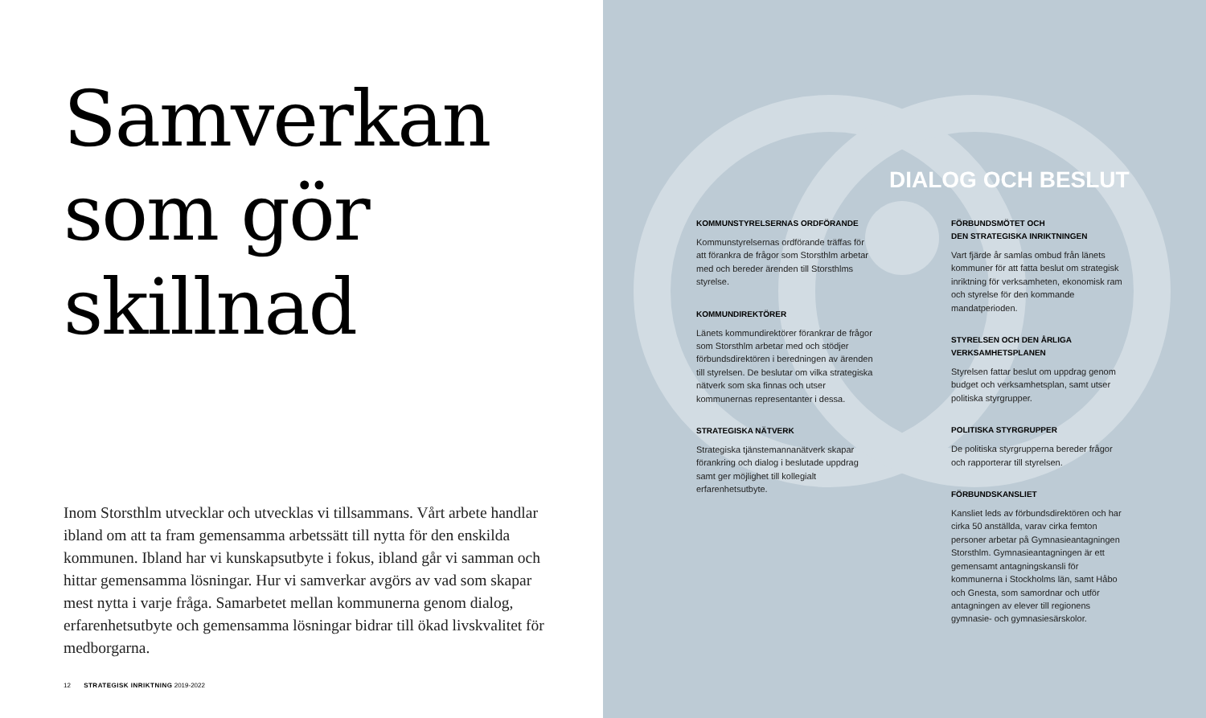Samverkan
som gör
skillnad
Inom Storsthlm utvecklar och utvecklas vi tillsammans. Vårt arbete handlar ibland om att ta fram gemensamma arbetssätt till nytta för den enskilda kommunen. Ibland har vi kunskapsutbyte i fokus, ibland går vi samman och hittar gemensamma lösningar. Hur vi samverkar avgörs av vad som skapar mest nytta i varje fråga. Samarbetet mellan kommunerna genom dialog, erfarenhetsutbyte och gemensamma lösningar bidrar till ökad livskvalitet för medborgarna.
12 STRATEGISK INRIKTNING 2019-2022
DIALOG OCH BESLUT
KOMMUNSTYRELSERNAS ORDFÖRANDE
Kommunstyrelsernas ordförande träffas för att förankra de frågor som Storsthlm arbetar med och bereder ärenden till Storsthlms styrelse.
KOMMUNDIREKTÖRER
Länets kommundirektörer förankrar de frågor som Storsthlm arbetar med och stödjer förbundsdirektören i beredningen av ärenden till styrelsen. De beslutar om vilka strategiska nätverk som ska finnas och utser kommunernas representanter i dessa.
STRATEGISKA NÄTVERK
Strategiska tjänstemannanätverk skapar förankring och dialog i beslutade uppdrag samt ger möjlighet till kollegialt erfarenhetsutbyte.
FÖRBUNDSMÖTET OCH
DEN STRATEGISKA INRIKTNINGEN
Vart fjärde år samlas ombud från länets kommuner för att fatta beslut om strategisk inriktning för verksamheten, ekonomisk ram och styrelse för den kommande mandatperioden.
STYRELSEN OCH DEN ÅRLIGA
VERKSAMHETSPLANEN
Styrelsen fattar beslut om uppdrag genom budget och verksamhetsplan, samt utser politiska styrgrupper.
POLITISKA STYRGRUPPER
De politiska styrgrupperna bereder frågor och rapporterar till styrelsen.
FÖRBUNDSKANSLIET
Kansliet leds av förbundsdirektören och har cirka 50 anställda, varav cirka femton personer arbetar på Gymnasieantagningen Storsthlm. Gymnasieantagningen är ett gemensamt antagningskansli för kommunerna i Stockholms län, samt Håbo och Gnesta, som samordnar och utför antagningen av elever till regionens gymnasie- och gymnasiesärskolor.